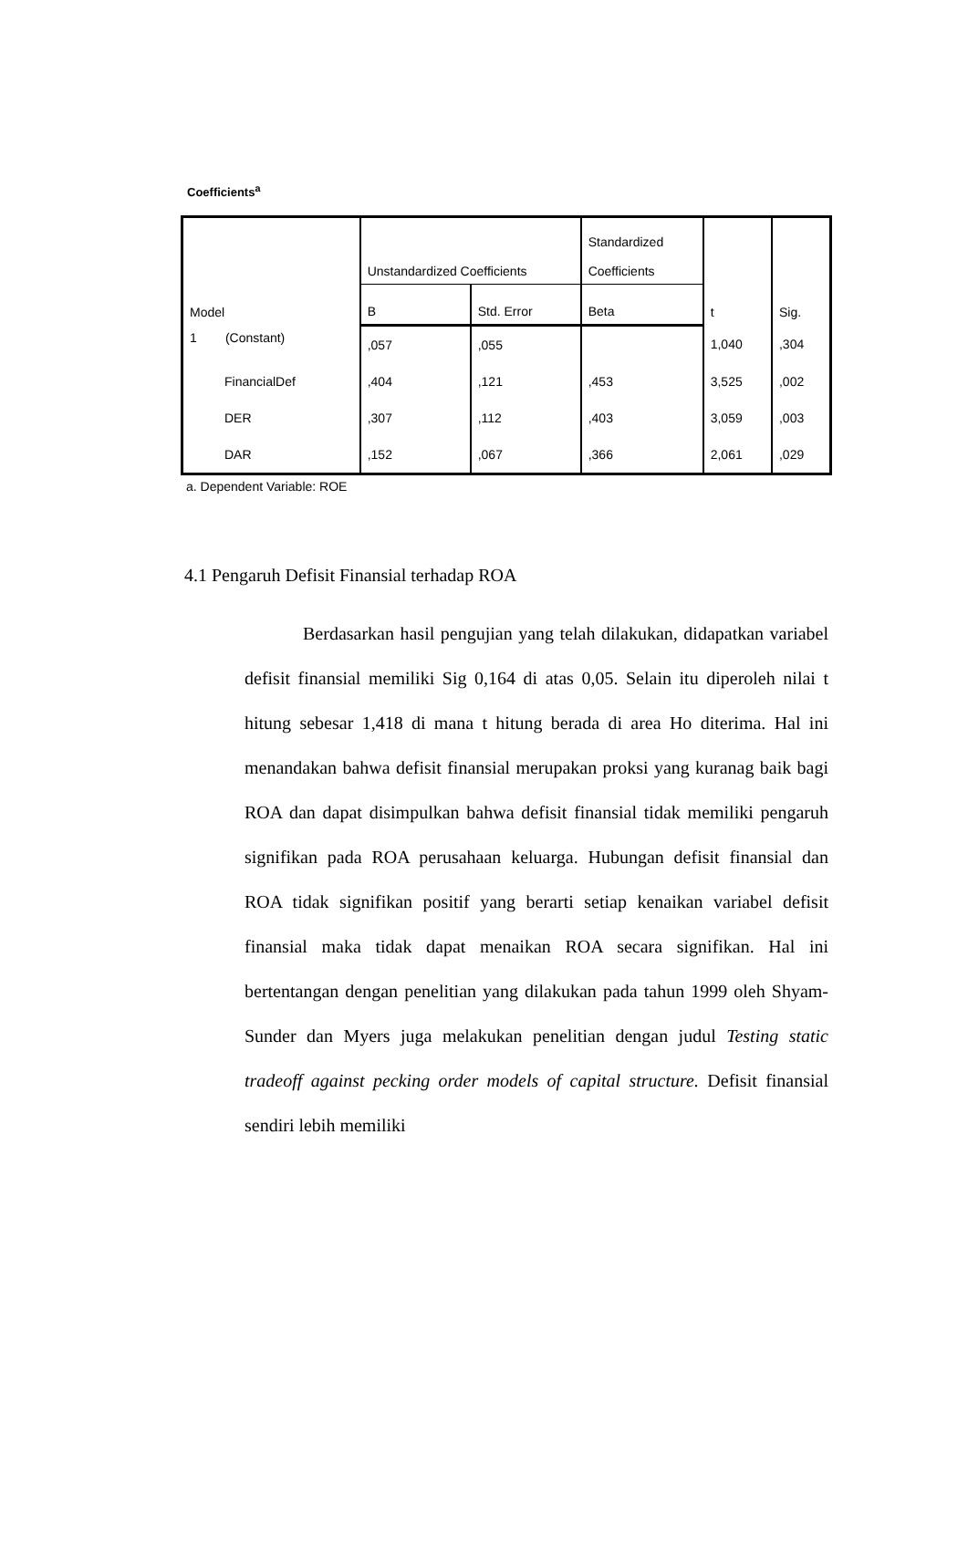Coefficients<sup>a</sup>
| Model | Unstandardized Coefficients | | Standardized Coefficients | t | Sig. |
| --- | --- | --- | --- | --- | --- |
| | B | Std. Error | Beta | | |
| 1 (Constant) | ,057 | ,055 | | 1,040 | ,304 |
| FinancialDef | ,404 | ,121 | ,453 | 3,525 | ,002 |
| DER | ,307 | ,112 | ,403 | 3,059 | ,003 |
| DAR | ,152 | ,067 | ,366 | 2,061 | ,029 |
a. Dependent Variable: ROE
4.1 Pengaruh Defisit Finansial terhadap ROA
Berdasarkan hasil pengujian yang telah dilakukan, didapatkan variabel defisit finansial memiliki Sig 0,164 di atas 0,05. Selain itu diperoleh nilai t hitung sebesar 1,418 di mana t hitung berada di area Ho diterima. Hal ini menandakan bahwa defisit finansial merupakan proksi yang kuranag baik bagi ROA dan dapat disimpulkan bahwa defisit finansial tidak memiliki pengaruh signifikan pada ROA perusahaan keluarga. Hubungan defisit finansial dan ROA tidak signifikan positif yang berarti setiap kenaikan variabel defisit finansial maka tidak dapat menaikan ROA secara signifikan. Hal ini bertentangan dengan penelitian yang dilakukan pada tahun 1999 oleh Shyam-Sunder dan Myers juga melakukan penelitian dengan judul Testing static tradeoff against pecking order models of capital structure. Defisit finansial sendiri lebih memiliki